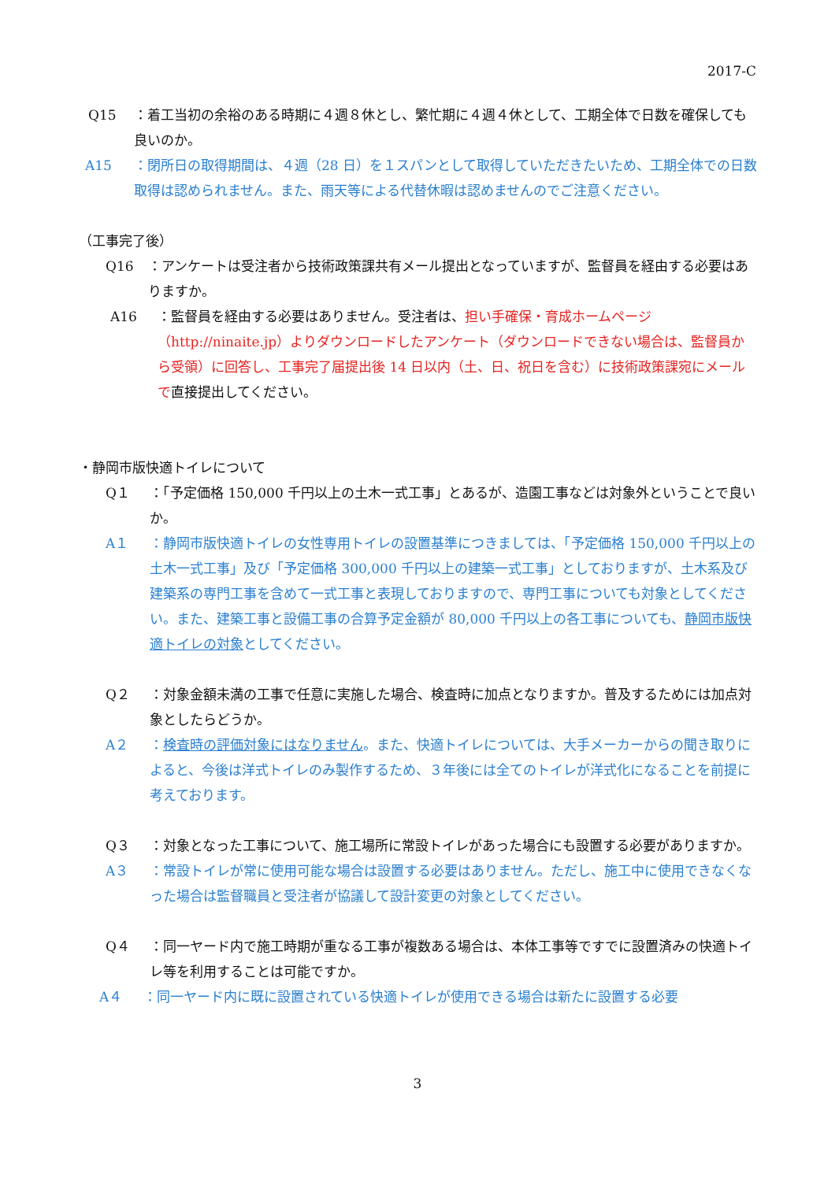2017-C
Q15 ：着工当初の余裕のある時期に４週８休とし、繁忙期に４週４休として、工期全体で日数を確保しても良いのか。
A15 ：閉所日の取得期間は、４週（28 日）を１スパンとして取得していただきたいため、工期全体での日数取得は認められません。また、雨天等による代替休暇は認めませんのでご注意ください。
（工事完了後）
Q16 ：アンケートは受注者から技術政策課共有メール提出となっていますが、監督員を経由する必要はありますか。
A16 ：監督員を経由する必要はありません。受注者は、担い手確保・育成ホームページ（http://ninaite.jp）よりダウンロードしたアンケート（ダウンロードできない場合は、監督員から受領）に回答し、工事完了届提出後 14 日以内（土、日、祝日を含む）に技術政策課宛にメールで直接提出してください。
・静岡市版快適トイレについて
Q１ ：「予定価格 150,000 千円以上の土木一式工事」とあるが、造園工事などは対象外ということで良いか。
A１ ：静岡市版快適トイレの女性専用トイレの設置基準につきましては、「予定価格 150,000 千円以上の土木一式工事」及び「予定価格 300,000 千円以上の建築一式工事」としておりますが、土木系及び建築系の専門工事を含めて一式工事と表現しておりますので、専門工事についても対象としてください。また、建築工事と設備工事の合算予定金額が 80,000 千円以上の各工事についても、静岡市版快適トイレの対象としてください。
Q２ ：対象金額未満の工事で任意に実施した場合、検査時に加点となりますか。普及するためには加点対象としたらどうか。
A２ ：検査時の評価対象にはなりません。また、快適トイレについては、大手メーカーからの聞き取りによると、今後は洋式トイレのみ製作するため、３年後には全てのトイレが洋式化になることを前提に考えております。
Q３ ：対象となった工事について、施工場所に常設トイレがあった場合にも設置する必要がありますか。
A３ ：常設トイレが常に使用可能な場合は設置する必要はありません。ただし、施工中に使用できなくなった場合は監督職員と受注者が協議して設計変更の対象としてください。
Q４ ：同一ヤード内で施工時期が重なる工事が複数ある場合は、本体工事等ですでに設置済みの快適トイレ等を利用することは可能ですか。
A４ ：同一ヤード内に既に設置されている快適トイレが使用できる場合は新たに設置する必要
3